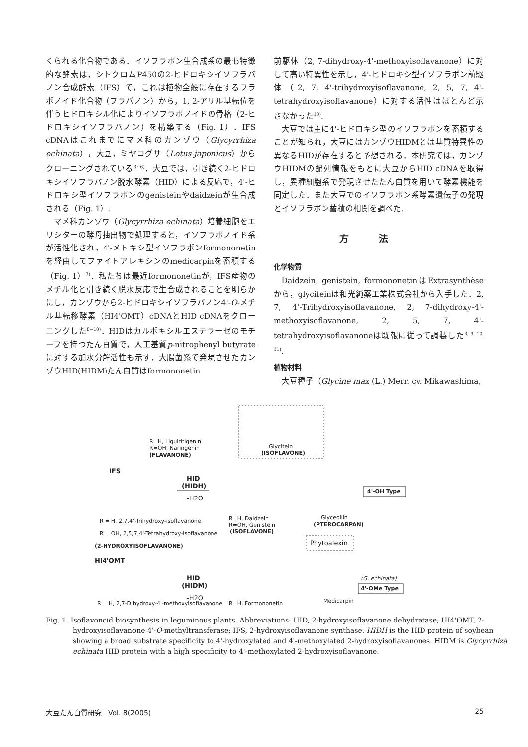くられる化合物である．イソフラボン生合成系の最も特徴的な酵素は，シトクロムP450の2-ヒドロキシイソフラバノン合成酵素（IFS）で，これは植物全般に存在するフラボノイド化合物（フラバノン）から，1, 2-アリル基転位を伴うヒドロキシル化によりイソフラボノイドの骨格（2-ヒドロキシイソフラバノン）を構築する（Fig. 1）．IFS cDNAはこれまでにマメ科のカンゾウ（Glycyrrhiza echinata），大豆，ミヤコグサ（Lotus japonicus）からクローニングされている<sup>3~6)</sup>．大豆では，引き続く2-ヒドロキシイソフラバノン脱水酵素（HID）による反応で，4'-ヒドロキシ型イソフラボンのgenisteinやdaidzeinが生合成される（Fig. 1）.
マメ科カンゾウ（Glycyrrhiza echinata）培養細胞をエリシターの酵母抽出物で処理すると，イソフラボノイド系が活性化され，4'-メトキシ型イソフラボンformononetinを経由してファイトアレキシンのmedicarpinを蓄積する（Fig. 1）<sup>7)</sup>．私たちは最近formononetinが，IFS産物のメチル化と引き続く脱水反応で生合成されることを明らかにし，カンゾウから2-ヒドロキシイソフラバノン4'-O-メチル基転移酵素（HI4'OMT）cDNAとHID cDNAをクローニングした<sup>8~10)</sup>．HIDはカルボキシルエステラーゼのモチーフを持つたん白質で，人工基質p-nitrophenyl butyrateに対する加水分解活性も示す．大腸菌系で発現させたカンゾウHID(HIDM)たん白質はformononetin
前駆体（2, 7-dihydroxy-4'-methoxyisoflavanone）に対して高い特異性を示し，4'-ヒドロキシ型イソフラボン前駆体（2, 7, 4'-trihydroxyisoflavanone, 2, 5, 7, 4'-tetrahydroxyisoflavanone）に対する活性はほとんど示さなかった<sup>10)</sup>.
大豆では主に4'-ヒドロキシ型のイソフラボンを蓄積することが知られ，大豆にはカンゾウHIDMとは基質特異性の異なるHIDが存在すると予想される．本研究では，カンゾウHIDMの配列情報をもとに大豆からHID cDNAを取得し，異種細胞系で発現させたたん白質を用いて酵素機能を同定した．また大豆でのイソフラボン系酵素遺伝子の発現とイソフラボン蓄積の相関を調べた.
方法
化学物質
Daidzein, genistein, formononetinはExtrasynthèseから，glyciteinは和光純薬工業株式会社から入手した．2, 7, 4'-Trihydroxyisoflavanone, 2, 7-dihydroxy-4'-methoxyisoflavanone, 2, 5, 7, 4'-tetrahydroxyisoflavanoneは既報に従って調製した<sup>3, 9, 10, 11)</sup>.
植物材料
大豆種子（Glycine max (L.) Merr. cv. Mikawashima,
R=H, Liquiritigenin
R=OH, Naringenin
(FLAVANONE)
IFS
Glycitein
(ISOFLAVONE)
HID
(HIDH)
-H2O
4'-OH Type
Glyceollin
(PTEROCARPAN)
R = H, 2,7,4'-Trihydroxy-isoflavanone
R = OH, 2,5,7,4'-Tetrahydroxy-isoflavanone
(2-HYDROXYISOFLAVANONE)
R=H, Daidzein
R=OH, Genistein
(ISOFLAVONE)
Phytoalexin
HI4'OMT
HID
(HIDM)
-H2O
4'-OMe Type
(G. echinata)
Medicarpin
R = H, 2,7-Dihydroxy-4'-methoxyisoflavanone
R=H, Formononetin
Fig. 1. Isoflavonoid biosynthesis in leguminous plants. Abbreviations: HID, 2-hydroxyisoflavanone dehydratase; HI4'OMT, 2-hydroxyisoflavanone 4'-O-methyltransferase; IFS, 2-hydroxyisoflavanone synthase. HIDH is the HID protein of soybean showing a broad substrate specificity to 4'-hydroxylated and 4'-methoxylated 2-hydroxyisoflavanones. HIDM is Glycyrrhiza echinata HID protein with a high specificity to 4'-methoxylated 2-hydroxyisoflavanone.
大豆たん白質研究　Vol. 8(2005) 25